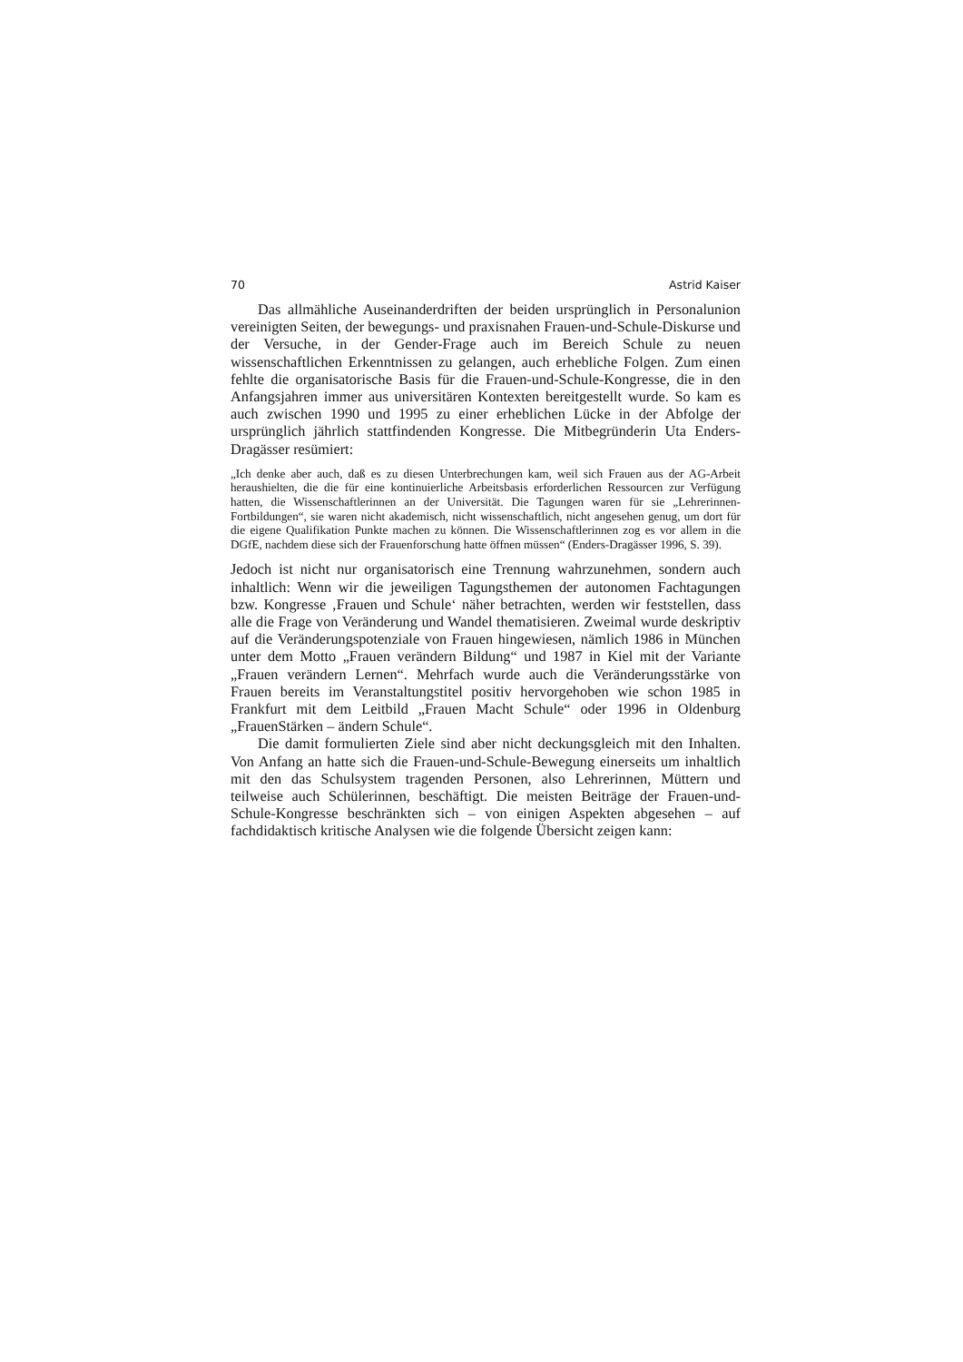70 Astrid Kaiser
Das allmähliche Auseinanderdriften der beiden ursprünglich in Personalunion vereinigten Seiten, der bewegungs- und praxisnahen Frauen-und-Schule-Diskurse und der Versuche, in der Gender-Frage auch im Bereich Schule zu neuen wissenschaftlichen Erkenntnissen zu gelangen, auch erhebliche Folgen. Zum einen fehlte die organisatorische Basis für die Frauen-und-Schule-Kongresse, die in den Anfangsjahren immer aus universitären Kontexten bereitgestellt wurde. So kam es auch zwischen 1990 und 1995 zu einer erheblichen Lücke in der Abfolge der ursprünglich jährlich stattfindenden Kongresse. Die Mitbegründerin Uta Enders-Dragässer resümiert:
„Ich denke aber auch, daß es zu diesen Unterbrechungen kam, weil sich Frauen aus der AG-Arbeit heraushielten, die die für eine kontinuierliche Arbeitsbasis erforderlichen Ressourcen zur Verfügung hatten, die Wissenschaftlerinnen an der Universität. Die Tagungen waren für sie „Lehrerinnen-Fortbildungen“, sie waren nicht akademisch, nicht wissenschaftlich, nicht angesehen genug, um dort für die eigene Qualifikation Punkte machen zu können. Die Wissenschaftlerinnen zog es vor allem in die DGfE, nachdem diese sich der Frauenforschung hatte öffnen müssen“ (Enders-Dragässer 1996, S. 39).
Jedoch ist nicht nur organisatorisch eine Trennung wahrzunehmen, sondern auch inhaltlich: Wenn wir die jeweiligen Tagungsthemen der autonomen Fachtagungen bzw. Kongresse ‚Frauen und Schule‘ näher betrachten, werden wir feststellen, dass alle die Frage von Veränderung und Wandel thematisieren. Zweimal wurde deskriptiv auf die Veränderungspotenziale von Frauen hingewiesen, nämlich 1986 in München unter dem Motto „Frauen verändern Bildung“ und 1987 in Kiel mit der Variante „Frauen verändern Lernen“. Mehrfach wurde auch die Veränderungsstärke von Frauen bereits im Veranstaltungstitel positiv hervorgehoben wie schon 1985 in Frankfurt mit dem Leitbild „Frauen Macht Schule“ oder 1996 in Oldenburg „FrauenStärken – ändern Schule“.
Die damit formulierten Ziele sind aber nicht deckungsgleich mit den Inhalten. Von Anfang an hatte sich die Frauen-und-Schule-Bewegung einerseits um inhaltlich mit den das Schulsystem tragenden Personen, also Lehrerinnen, Müttern und teilweise auch Schülerinnen, beschäftigt. Die meisten Beiträge der Frauen-und-Schule-Kongresse beschränkten sich – von einigen Aspekten abgesehen – auf fachdidaktisch kritische Analysen wie die folgende Übersicht zeigen kann: